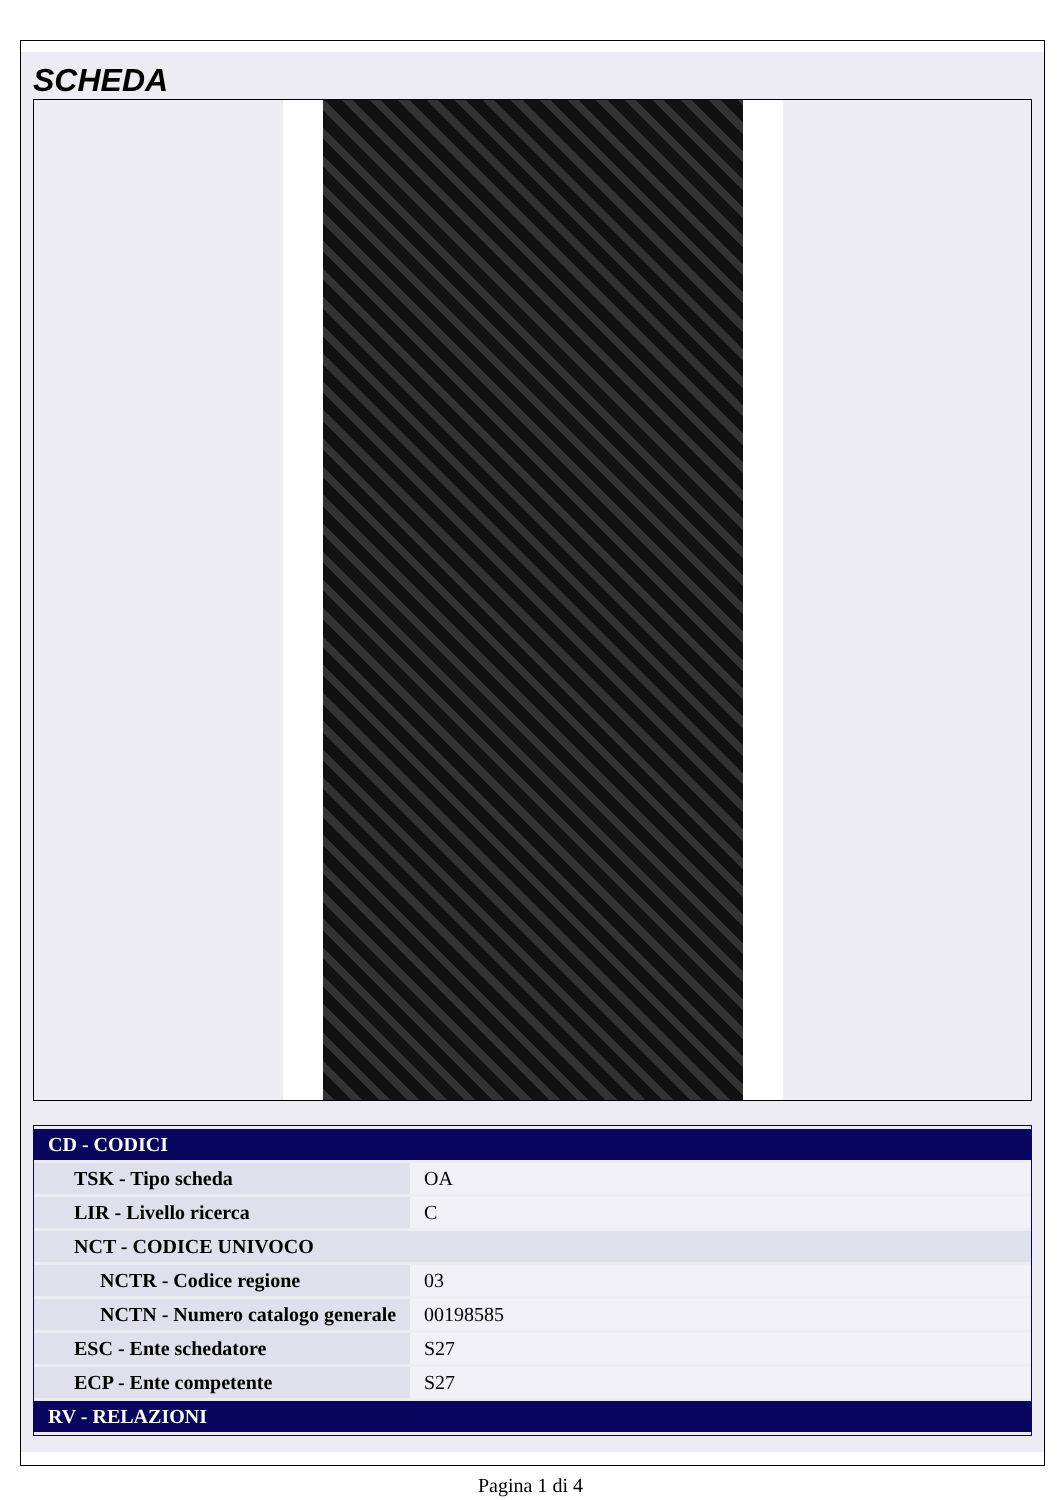SCHEDA
| CD - CODICI | |
| TSK - Tipo scheda | OA |
| LIR - Livello ricerca | C |
| NCT - CODICE UNIVOCO | |
| NCTR - Codice regione | 03 |
| NCTN - Numero catalogo generale | 00198585 |
| ESC - Ente schedatore | S27 |
| ECP - Ente competente | S27 |
| RV - RELAZIONI | |
Pagina 1 di 4